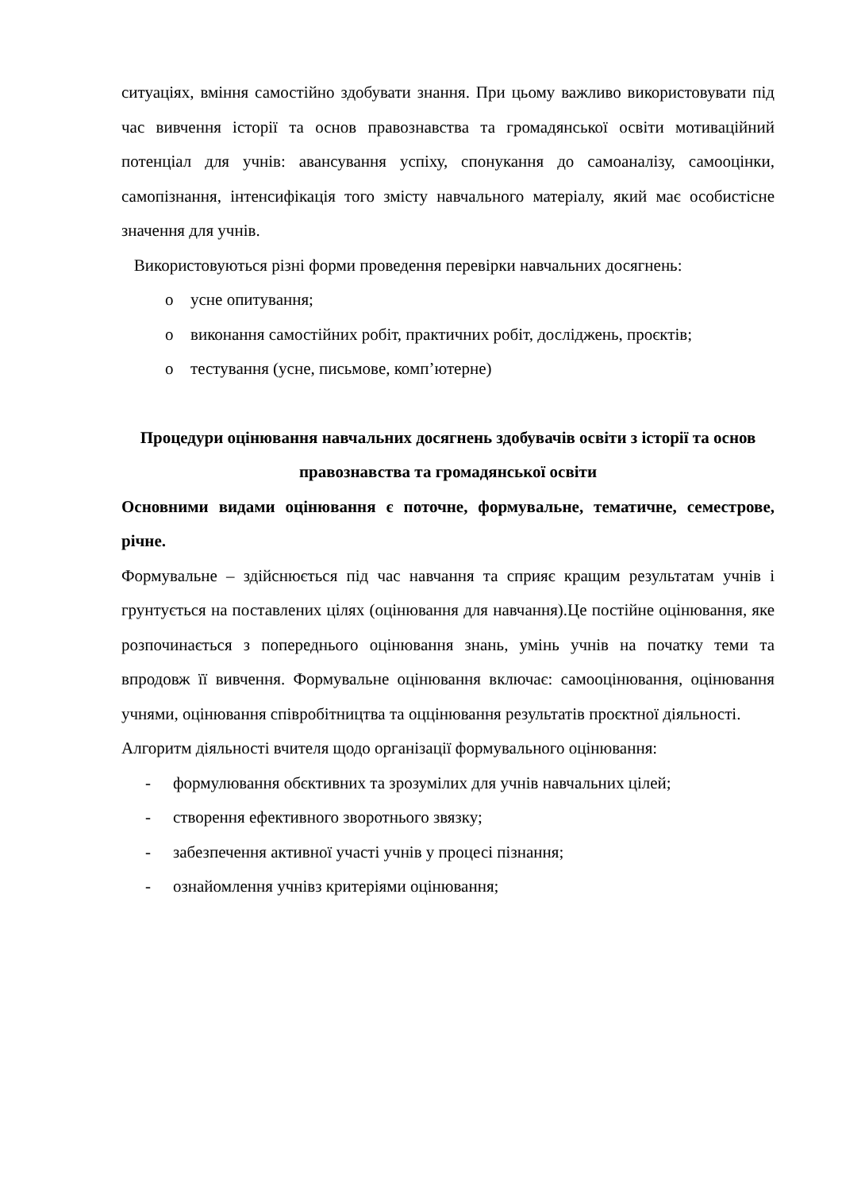ситуаціях, вміння самостійно здобувати знання. При цьому важливо використовувати під час вивчення історії та основ правознавства та громадянської освіти мотиваційний потенціал для учнів: авансування успіху, спонукання до самоаналізу, самооцінки, самопізнання, інтенсифікація того змісту навчального матеріалу, який має особистісне значення для учнів.
Використовуються різні форми проведення перевірки навчальних досягнень:
o усне опитування;
o виконання самостійних робіт, практичних робіт, досліджень, проєктів;
o тестування (усне, письмове, комп’ютерне)
Процедури оцінювання навчальних досягнень здобувачів освіти з історії та основ правознавства та громадянської освіти
Основними видами оцінювання є поточне, формувальне, тематичне, семестрове, річне.
Формувальне – здійснюється під час навчання та сприяє кращим результатам учнів і грунтується на поставлених цілях (оцінювання для навчання).Це постійне оцінювання, яке розпочинається з попереднього оцінювання знань, умінь учнів на початку теми та впродовж її вивчення. Формувальне оцінювання включає: самооцінювання, оцінювання учнями, оцінювання співробітництва та оццінювання результатів проєктної діяльності.
Алгоритм діяльності вчителя щодо організації формувального оцінювання:
- формулювання обєктивних та зрозумілих для учнів навчальних цілей;
- створення ефективного зворотнього звязку;
- забезпечення активної участі учнів у процесі пізнання;
- ознайомлення учнівз критеріями оцінювання;